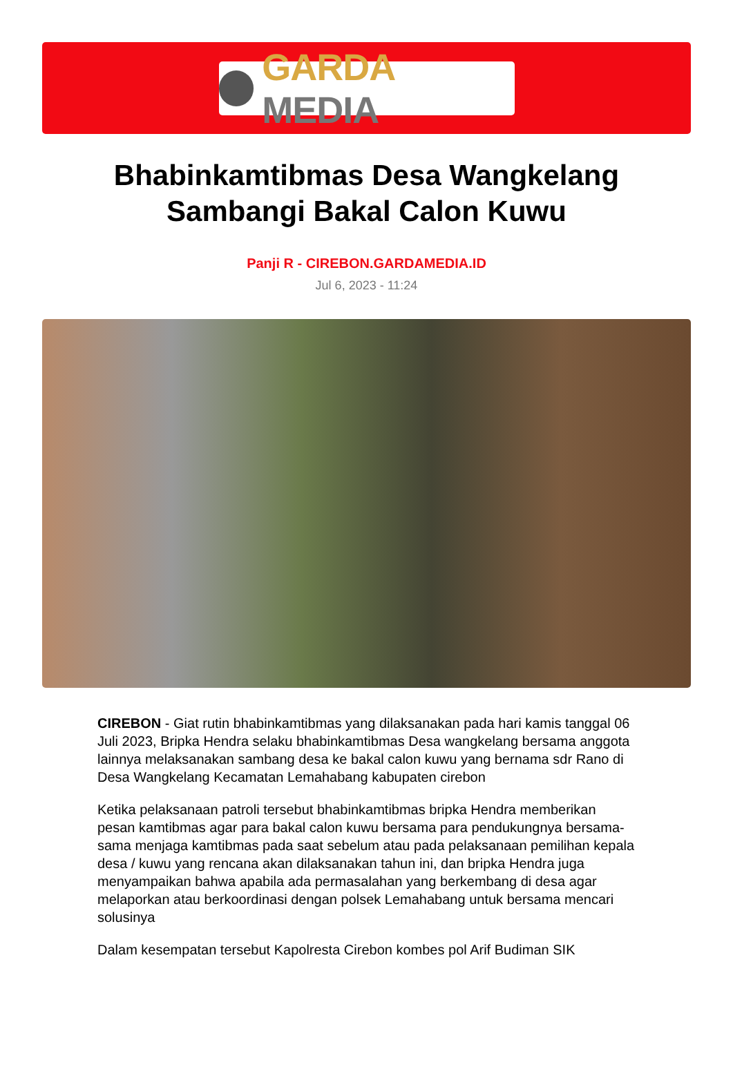GARDA MEDIA
Bhabinkamtibmas Desa Wangkelang Sambangi Bakal Calon Kuwu
Panji R - CIREBON.GARDAMEDIA.ID
Jul 6, 2023 - 11:24
CIREBON - Giat rutin bhabinkamtibmas yang dilaksanakan pada hari kamis tanggal 06 Juli 2023, Bripka Hendra selaku bhabinkamtibmas Desa wangkelang bersama anggota lainnya melaksanakan sambang desa ke bakal calon kuwu yang bernama sdr Rano di Desa Wangkelang Kecamatan Lemahabang kabupaten cirebon
Ketika pelaksanaan patroli tersebut bhabinkamtibmas bripka Hendra memberikan pesan kamtibmas agar para bakal calon kuwu bersama para pendukungnya bersama-sama menjaga kamtibmas pada saat sebelum atau pada pelaksanaan pemilihan kepala desa / kuwu yang rencana akan dilaksanakan tahun ini, dan bripka Hendra juga menyampaikan bahwa apabila ada permasalahan yang berkembang di desa agar melaporkan atau berkoordinasi dengan polsek Lemahabang untuk bersama mencari solusinya
Dalam kesempatan tersebut Kapolresta Cirebon kombes pol Arif Budiman SIK